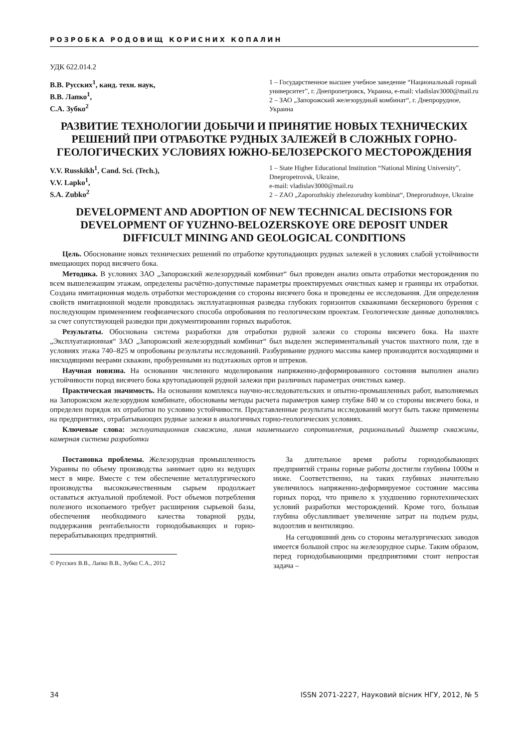РОЗРОБКА РОДОВИЩ КОРИСНИХ КОПАЛИН
УДК 622.014.2
В.В. Русских<sup>1</sup>, канд. техн. наук,
В.В. Лапко<sup>1</sup>,
С.А. Зубко<sup>2</sup>
1 – Государственное высшее учебное заведение “Национальный горный университет”, г. Днепропетровск, Украина, e-mail: vladislav3000@mail.ru
2 – ЗАО „Запорожский железорудный комбинат“, г. Днепрорудное, Украина
РАЗВИТИЕ ТЕХНОЛОГИИ ДОБЫЧИ И ПРИНЯТИЕ НОВЫХ ТЕХНИЧЕСКИХ РЕШЕНИЙ ПРИ ОТРАБОТКЕ РУДНЫХ ЗАЛЕЖЕЙ В СЛОЖНЫХ ГОРНО-ГЕОЛОГИЧЕСКИХ УСЛОВИЯХ ЮЖНО-БЕЛОЗЕРСКОГО МЕСТОРОЖДЕНИЯ
V.V. Russkikh<sup>1</sup>, Cand. Sci. (Tech.),
V.V. Lapko<sup>1</sup>,
S.A. Zubko<sup>2</sup>
1 – State Higher Educational Institution “National Mining University”, Dnepropetrovsk, Ukraine,
e-mail: vladislav3000@mail.ru
2 – ZAO „Zaporozhskiy zhelezorudny kombinat“, Dneprorudnoye, Ukraine
DEVELOPMENT AND ADOPTION OF NEW TECHNICAL DECISIONS FOR DEVELOPMENT OF YUZHNO-BELOZERSKOYE ORE DEPOSIT UNDER DIFFICULT MINING AND GEOLOGICAL CONDITIONS
Цель. Обоснование новых технических решений по отработке крутопадающих рудных залежей в условиях слабой устойчивости вмещающих пород висячего бока.
Методика. В условиях ЗАО „Запорожский железорудный комбинат“ был проведен анализ опыта отработки месторождения по всем вышележащим этажам, определены расчётно-допустимые параметры проектируемых очистных камер и границы их отработки. Создана имитационная модель отработки месторождения со стороны висячего бока и проведены ее исследования. Для определения свойств имитационной модели проводилась эксплуатационная разведка глубоких горизонтов скважинами бескернового бурения с последующим применением геофизического способа опробования по геологическим проектам. Геологические данные дополнялись за счет сопутствующей разведки при документировании горных выработок.
Результаты. Обоснована система разработки для отработки рудной залежи со стороны висячего бока. На шахте „Эксплуатационная“ ЗАО „Запорожский железорудный комбинат“ был выделен экспериментальный участок шахтного поля, где в условиях этажа 740–825 м опробованы результаты исследований. Разбуривание рудного массива камер производится восходящими и нисходящими веерами скважин, пробуренными из подэтажных ортов и штреков.
Научная новизна. На основании численного моделирования напряженно-деформированного состояния выполнен анализ устойчивости пород висячего бока крутопадающей рудной залежи при различных параметрах очистных камер.
Практическая значимость. На основании комплекса научно-исследовательских и опытно-промышленных работ, выполняемых на Запорожском железорудном комбинате, обоснованы методы расчета параметров камер глубже 840 м со стороны висячего бока, и определен порядок их отработки по условию устойчивости. Представленные результаты исследований могут быть также применены на предприятиях, отрабатывающих рудные залежи в аналогичных горно-геологических условиях.
Ключевые слова: эксплуатационная скважина, линия наименьшего сопротивления, рациональный диаметр скважины, камерная система разработки
Постановка проблемы. Железорудная промышленность Украины по объему производства занимает одно из ведущих мест в мире. Вместе с тем обеспечение металлургического производства высококачественным сырьем продолжает оставаться актуальной проблемой. Рост объемов потребления полезного ископаемого требует расширения сырьевой базы, обеспечения необходимого качества товарной руды, поддержания рентабельности горнодобывающих и горно-перерабатывающих предприятий.
© Русских В.В., Лапко В.В., Зубко С.А., 2012
За длительное время работы горнодобывающих предприятий страны горные работы достигли глубины 1000м и ниже. Соответственно, на таких глубинах значительно увеличилось напряженно-деформируемое состояние массива горных пород, что привело к ухудшению горнотехнических условий разработки месторождений. Кроме того, большая глубина обуславливает увеличение затрат на подъем руды, водоотлив и вентиляцию.
На сегодняшний день со стороны металургических заводов имеется большой спрос на железорудное сырье. Таким образом, перед горнодобывающими предприятиями стоит непростая задача –
34 ISSN 2071-2227, Науковий вісник НГУ, 2012, № 5